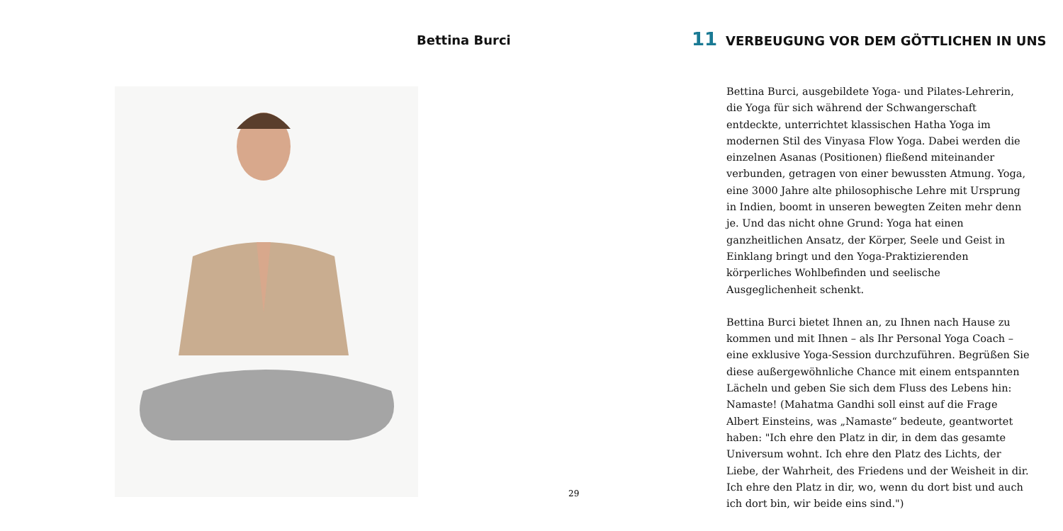Bettina Burci
29
11 VERBEUGUNG VOR DEM GÖTTLICHEN IN UNS
Bettina Burci, ausgebildete Yoga- und Pilates-Lehrerin, die Yoga für sich während der Schwangerschaft entdeckte, unterrichtet klassischen Hatha Yoga im modernen Stil des Vinyasa Flow Yoga. Dabei werden die einzelnen Asanas (Positionen) fließend miteinander verbunden, getragen von einer bewussten Atmung. Yoga, eine 3000 Jahre alte philosophische Lehre mit Ursprung in Indien, boomt in unseren bewegten Zeiten mehr denn je. Und das nicht ohne Grund: Yoga hat einen ganzheitlichen Ansatz, der Körper, Seele und Geist in Einklang bringt und den Yoga-Praktizierenden körperliches Wohlbefinden und seelische Ausgeglichenheit schenkt.
Bettina Burci bietet Ihnen an, zu Ihnen nach Hause zu kommen und mit Ihnen – als Ihr Personal Yoga Coach – eine exklusive Yoga-Session durchzuführen. Begrüßen Sie diese außergewöhnliche Chance mit einem entspannten Lächeln und geben Sie sich dem Fluss des Lebens hin: Namaste! (Mahatma Gandhi soll einst auf die Frage Albert Einsteins, was „Namaste“ bedeute, geantwortet haben: "Ich ehre den Platz in dir, in dem das gesamte Universum wohnt. Ich ehre den Platz des Lichts, der Liebe, der Wahrheit, des Friedens und der Weisheit in dir. Ich ehre den Platz in dir, wo, wenn du dort bist und auch ich dort bin, wir beide eins sind.")